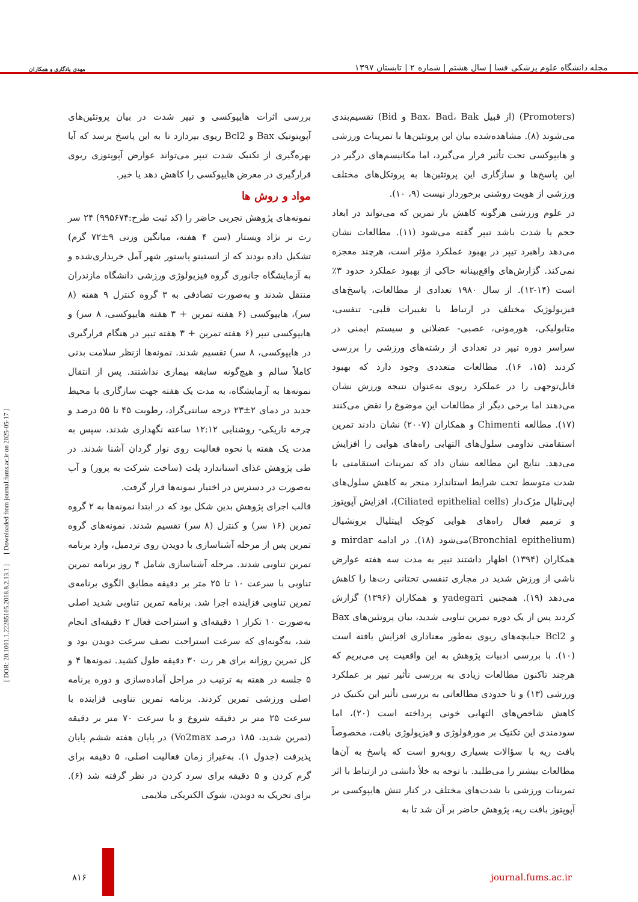مهدی یادگاری و همکاران
مجله دانشگاه علوم پزشکی فسا | سال هشتم | شماره ۲ | تابستان ۱۳۹۷
[ DOR: 20.1001.1.22285105.2018.8.2.13.1 ] [ Downloaded from journal.fums.ac.ir on 2025-05-17 ]
(Promoters) (از قبیل Bax، Bad، Bak و Bid) تقسیم‌بندی می‌شوند (۸). مشاهده‌شده بیان این پروتئین‌ها با تمرینات ورزشی و هایپوکسی تحت تأثیر قرار می‌گیرد، اما مکانیسم‌های درگیر در این پاسخ‌ها و سازگاری این پروتئین‌ها به پروتکل‌های مختلف ورزشی از هویت روشنی برخوردار نیست (۹، ۱۰).
در علوم ورزشی هرگونه کاهش بار تمرین که می‌تواند در ابعاد حجم یا شدت باشد تیپر گفته می‌شود (۱۱). مطالعات نشان می‌دهد راهبرد تیپر در بهبود عملکرد مؤثر است، هرچند معجزه نمی‌کند. گزارش‌های واقع‌بینانه حاکی از بهبود عملکرد حدود ۳٪ است (۱۴-۱۲). از سال ۱۹۸۰ تعدادی از مطالعات، پاسخ‌های فیزیولوژیک مختلف در ارتباط با تغییرات قلبی- تنفسی، متابولیکی، هورمونی، عصبی- عضلانی و سیستم ایمنی در سراسر دوره تیپر در تعدادی از رشته‌های ورزشی را بررسی کردند (۱۵، ۱۶). مطالعات متعددی وجود دارد که بهبود قابل‌توجهی را در عملکرد ریوی به‌عنوان نتیجه ورزش نشان می‌دهند اما برخی دیگر از مطالعات این موضوع را نقض می‌کنند (۱۷). مطالعه Chimenti و همکاران (۲۰۰۷) نشان دادند تمرین استقامتی تداومی سلول‌های التهابی راه‌های هوایی را افزایش می‌دهد. نتایج این مطالعه نشان داد که تمرینات استقامتی با شدت متوسط تحت شرایط استاندارد منجر به کاهش سلول‌های اپی‌تلیال مژک‌دار (Ciliated epithelial cells)، افزایش آپوپتوز و ترمیم فعال راه‌های هوایی کوچک اپیتلیال برونشیال (Bronchial epithelium)می‌شود (۱۸). در ادامه mirdar و همکاران (۱۳۹۴) اظهار داشتند تیپر به مدت سه هفته عوارض ناشی از ورزش شدید در مجاری تنفسی تحتانی رت‌ها را کاهش می‌دهد (۱۹). همچنین yadegari و همکاران (۱۳۹۶) گزارش کردند پس از یک دوره تمرین تناوبی شدید، بیان پروتئین‌های Bax و Bcl2 حبابچه‌های ریوی به‌طور معناداری افزایش یافته است (۱۰). با بررسی ادبیات پژوهش به این واقعیت پی می‌بریم که هرچند تاکنون مطالعات زیادی به بررسی تأثیر تیپر بر عملکرد ورزشی (۱۳) و تا حدودی مطالعاتی به بررسی تأثیر این تکنیک در کاهش شاخص‌های التهابی خونی پرداخته است (۲۰)، اما سودمندی این تکنیک بر مورفولوژی و فیزیولوژی بافت، مخصوصاً بافت ریه با سؤالات بسیاری روبه‌رو است که پاسخ به آن‌ها مطالعات بیشتر را می‌طلبد. با توجه به خلأ دانشی در ارتباط با اثر تمرینات ورزشی با شدت‌های مختلف در کنار تنش هایپوکسی بر آپوپتوز بافت ریه، پژوهش حاضر بر آن شد تا به
بررسی اثرات هایپوکسی و تیپر شدت در بیان پروتئین‌های آپوپتوتیک Bax و Bcl2 ریوی بپردازد تا به این پاسخ برسد که آیا بهره‌گیری از تکنیک شدت تیپر می‌تواند عوارض آپوپتوزی ریوی قرارگیری در معرض هایپوکسی را کاهش دهد یا خیر.
مواد و روش ها
نمونه‌های پژوهش تجربی حاضر را (کد ثبت طرح:۹۹۵۶۷۴) ۲۴ سر رت نر نژاد ویستار (سن ۴ هفته، میانگین وزنی ۹±۷۲ گرم) تشکیل داده بودند که از انستیتو پاستور شهر آمل خریداری‌شده و به آزمایشگاه جانوری گروه فیزیولوژی ورزشی دانشگاه مازندران منتقل شدند و به‌صورت تصادفی به ۳ گروه کنترل ۹ هفته (۸ سر)، هایپوکسی (۶ هفته تمرین + ۳ هفته هایپوکسی، ۸ سر) و هایپوکسی تیپر (۶ هفته تمرین + ۳ هفته تیپر در هنگام قرارگیری در هایپوکسی، ۸ سر) تقسیم شدند. نمونه‌ها ازنظر سلامت بدنی کاملاً سالم و هیچ‌گونه سابقه بیماری نداشتند. پس از انتقال نمونه‌ها به آزمایشگاه، به مدت یک هفته جهت سازگاری با محیط جدید در دمای ۲±۲۳ درجه سانتی‌گراد، رطوبت ۴۵ تا ۵۵ درصد و چرخه تاریکی- روشنایی ۱۲:۱۲ ساعته نگهداری شدند، سپس به مدت یک هفته با نحوه فعالیت روی نوار گردان آشنا شدند. در طی پژوهش غذای استاندارد پلت (ساخت شرکت به پرور) و آب به‌صورت در دسترس در اختیار نمونه‌ها قرار گرفت.
قالب اجرای پژوهش بدین شکل بود که در ابتدا نمونه‌ها به ۲ گروه تمرین (۱۶ سر) و کنترل (۸ سر) تقسیم شدند. نمونه‌های گروه تمرین پس از مرحله آشناسازی با دویدن روی تردمیل، وارد برنامه تمرین تناوبی شدند. مرحله آشناسازی شامل ۴ روز برنامه تمرین تناوبی با سرعت ۱۰ تا ۲۵ متر بر دقیقه مطابق الگوی برنامه‌ی تمرین تناوبی فزاینده اجرا شد. برنامه تمرین تناوبی شدید اصلی به‌صورت ۱۰ تکرار ۱ دقیقه‌ای و استراحت فعال ۲ دقیقه‌ای انجام شد، به‌گونه‌ای که سرعت استراحت نصف سرعت دویدن بود و کل تمرین روزانه برای هر رت ۳۰ دقیقه طول کشید. نمونه‌ها ۴ و ۵ جلسه در هفته به ترتیب در مراحل آماده‌سازی و دوره برنامه اصلی ورزشی تمرین کردند. برنامه تمرین تناوبی فزاینده با سرعت ۲۵ متر بر دقیقه شروع و با سرعت ۷۰ متر بر دقیقه (تمرین شدید، ۱۸۵ درصد Vo2max) در پایان هفته ششم پایان پذیرفت (جدول ۱). به‌غیراز زمان فعالیت اصلی، ۵ دقیقه برای گرم کردن و ۵ دقیقه برای سرد کردن در نظر گرفته شد (۶). برای تحریک به دویدن، شوک الکتریکی ملایمی
۸۱۶ journal.fums.ac.ir